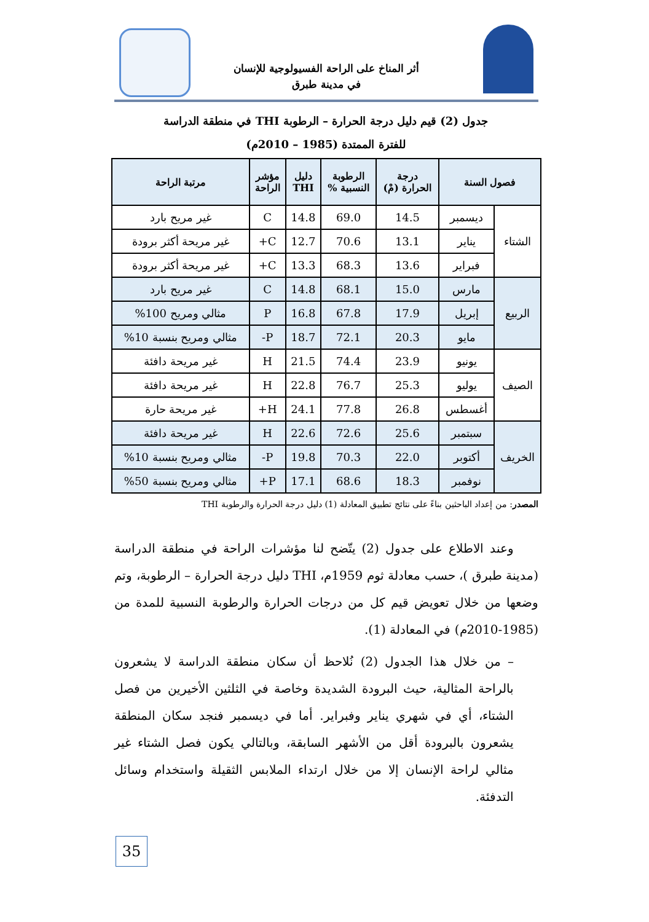أثر المناخ على الراحة الفسيولوجية للإنسان
في مدينة طبرق
جدول (2) قيم دليل درجة الحرارة – الرطوبة THI في منطقة الدراسة
للفترة الممتدة (1985 – 2010م)
| فصول السنة | | درجة الحرارة (مْ) | الرطوبة النسبية % | دليل THI | مؤشر الراحة | مرتبة الراحة |
| --- | --- | --- | --- | --- | --- | --- |
| الشتاء | ديسمبر | 14.5 | 69.0 | 14.8 | C | غير مريح بارد |
| | يناير | 13.1 | 70.6 | 12.7 | C+ | غير مريحة أكثر برودة |
| | فبراير | 13.6 | 68.3 | 13.3 | C+ | غير مريحة أكثر برودة |
| الربيع | مارس | 15.0 | 68.1 | 14.8 | C | غير مريح بارد |
| | إبريل | 17.9 | 67.8 | 16.8 | P | مثالي ومريح 100% |
| | مايو | 20.3 | 72.1 | 18.7 | P- | مثالي ومريح بنسبة 10% |
| الصيف | يونيو | 23.9 | 74.4 | 21.5 | H | غير مريحة دافئة |
| | يوليو | 25.3 | 76.7 | 22.8 | H | غير مريحة دافئة |
| | أغسطس | 26.8 | 77.8 | 24.1 | H+ | غير مريحة حارة |
| الخريف | سبتمبر | 25.6 | 72.6 | 22.6 | H | غير مريحة دافئة |
| | أكتوبر | 22.0 | 70.3 | 19.8 | P- | مثالي ومريح بنسبة 10% |
| | نوفمبر | 18.3 | 68.6 | 17.1 | P+ | مثالي ومريح بنسبة 50% |
المصدر: من إعداد الباحثين بناءً على نتائج تطبيق المعادلة (1) دليل درجة الحرارة والرطوبة THI
وعند الاطلاع على جدول (2) يتّضح لنا مؤشرات الراحة في منطقة الدراسة (مدينة طبرق )، حسب معادلة ثوم 1959م، THI دليل درجة الحرارة – الرطوبة، وتم وضعها من خلال تعويض قيم كل من درجات الحرارة والرطوبة النسبية للمدة من (1985-2010م) في المعادلة (1).
– من خلال هذا الجدول (2) نُلاحظ أن سكان منطقة الدراسة لا يشعرون بالراحة المثالية، حيث البرودة الشديدة وخاصة في الثلثين الأخيرين من فصل الشتاء، أي في شهري يناير وفبراير. أما في ديسمبر فنجد سكان المنطقة يشعرون بالبرودة أقل من الأشهر السابقة، وبالتالي يكون فصل الشتاء غير مثالي لراحة الإنسان إلا من خلال ارتداء الملابس الثقيلة واستخدام وسائل التدفئة.
35